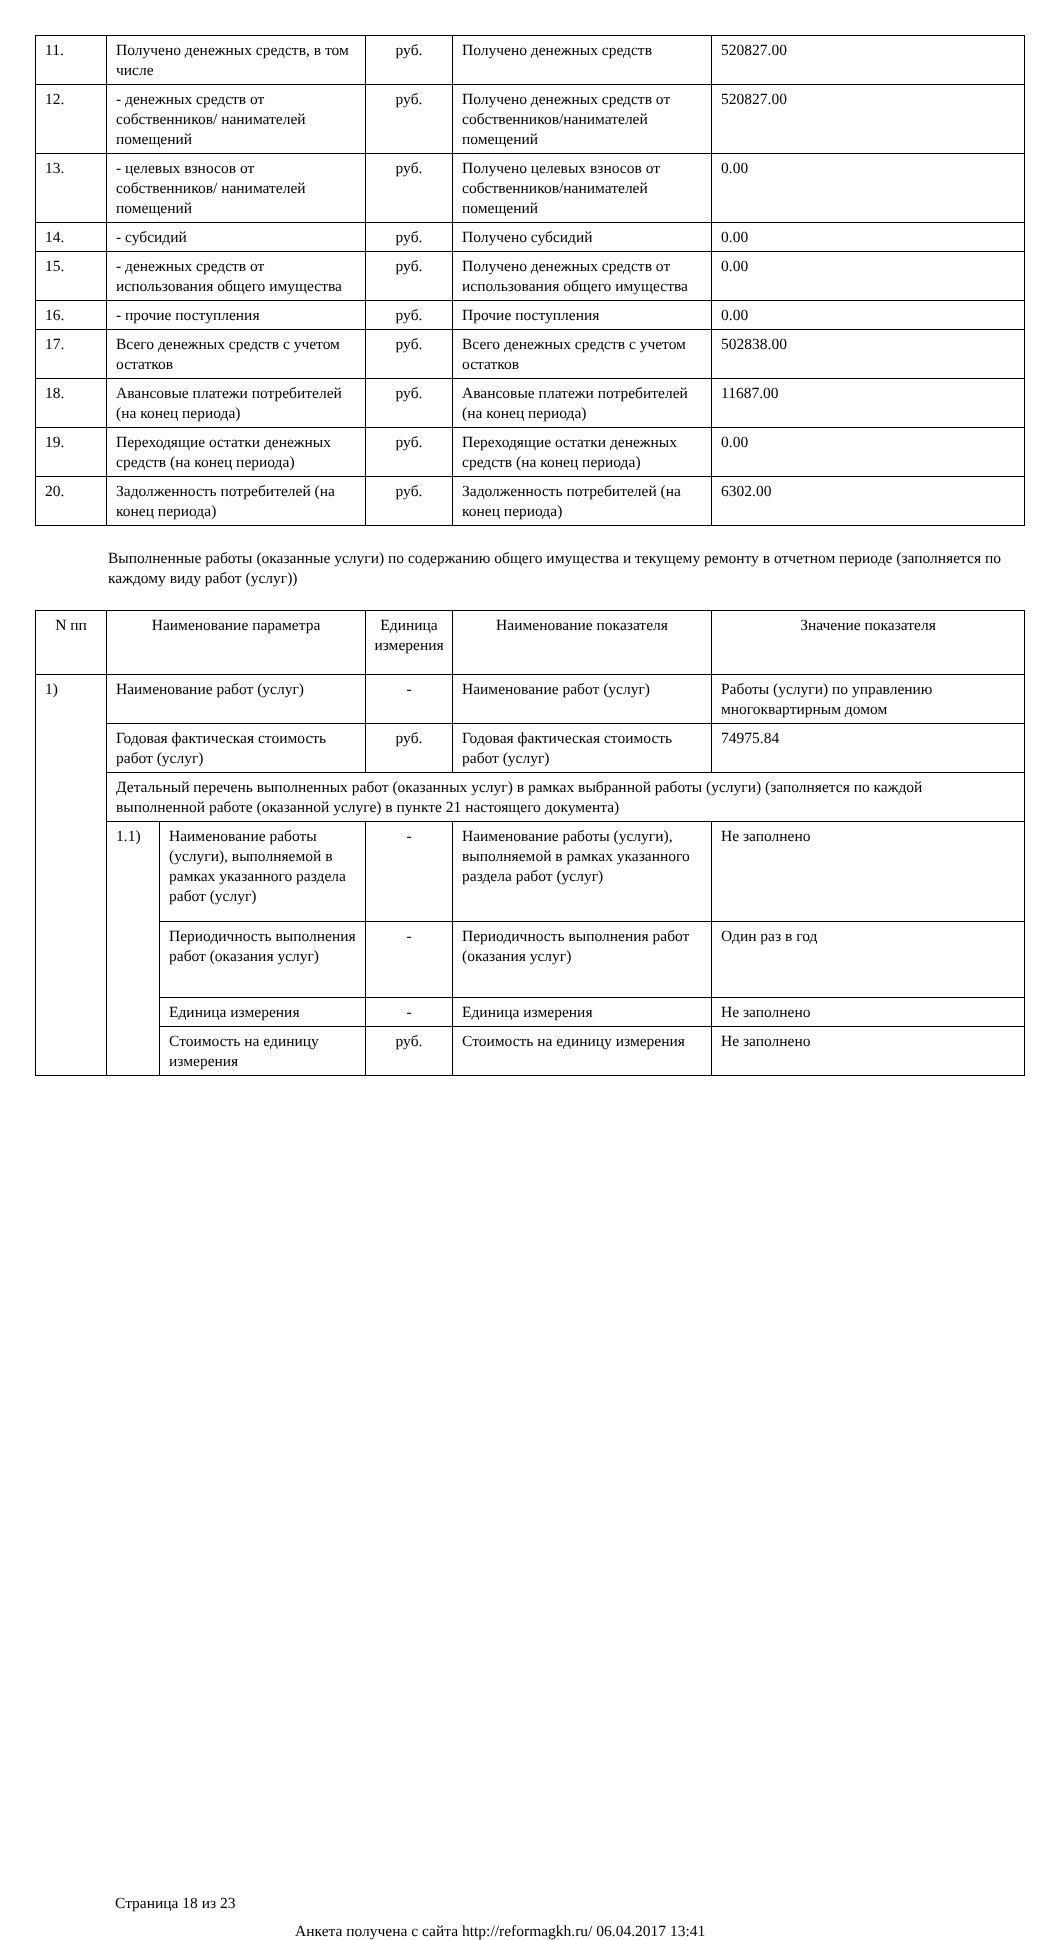| 11. | Получено денежных средств, в том числе | руб. | Получено денежных средств | 520827.00 |
| 12. | - денежных средств от собственников/ нанимателей помещений | руб. | Получено денежных средств от собственников/нанимателей помещений | 520827.00 |
| 13. | - целевых взносов от собственников/ нанимателей помещений | руб. | Получено целевых взносов от собственников/нанимателей помещений | 0.00 |
| 14. | - субсидий | руб. | Получено субсидий | 0.00 |
| 15. | - денежных средств от использования общего имущества | руб. | Получено денежных средств от использования общего имущества | 0.00 |
| 16. | - прочие поступления | руб. | Прочие поступления | 0.00 |
| 17. | Всего денежных средств с учетом остатков | руб. | Всего денежных средств с учетом остатков | 502838.00 |
| 18. | Авансовые платежи потребителей (на конец периода) | руб. | Авансовые платежи потребителей (на конец периода) | 11687.00 |
| 19. | Переходящие остатки денежных средств (на конец периода) | руб. | Переходящие остатки денежных средств (на конец периода) | 0.00 |
| 20. | Задолженность потребителей (на конец периода) | руб. | Задолженность потребителей (на конец периода) | 6302.00 |
Выполненные работы (оказанные услуги) по содержанию общего имущества и текущему ремонту в отчетном периоде (заполняется по каждому виду работ (услуг))
| N пп | Наименование параметра | | Единица измерения | Наименование показателя | Значение показателя |
| --- | --- | --- | --- | --- | --- |
| 1) | Наименование работ (услуг) | | - | Наименование работ (услуг) | Работы (услуги) по управлению многоквартирным домом |
| | Годовая фактическая стоимость работ (услуг) | | руб. | Годовая фактическая стоимость работ (услуг) | 74975.84 |
| | Детальный перечень выполненных работ (оказанных услуг) в рамках выбранной работы (услуги) (заполняется по каждой выполненной работе (оказанной услуге) в пункте 21 настоящего документа) | | | | |
| | 1.1) | Наименование работы (услуги), выполняемой в рамках указанного раздела работ (услуг) | - | Наименование работы (услуги), выполняемой в рамках указанного раздела работ (услуг) | Не заполнено |
| | | Периодичность выполнения работ (оказания услуг) | - | Периодичность выполнения работ (оказания услуг) | Один раз в год |
| | | Единица измерения | - | Единица измерения | Не заполнено |
| | | Стоимость на единицу измерения | руб. | Стоимость на единицу измерения | Не заполнено |
Страница 18 из 23
Анкета получена с сайта http://reformagkh.ru/ 06.04.2017 13:41